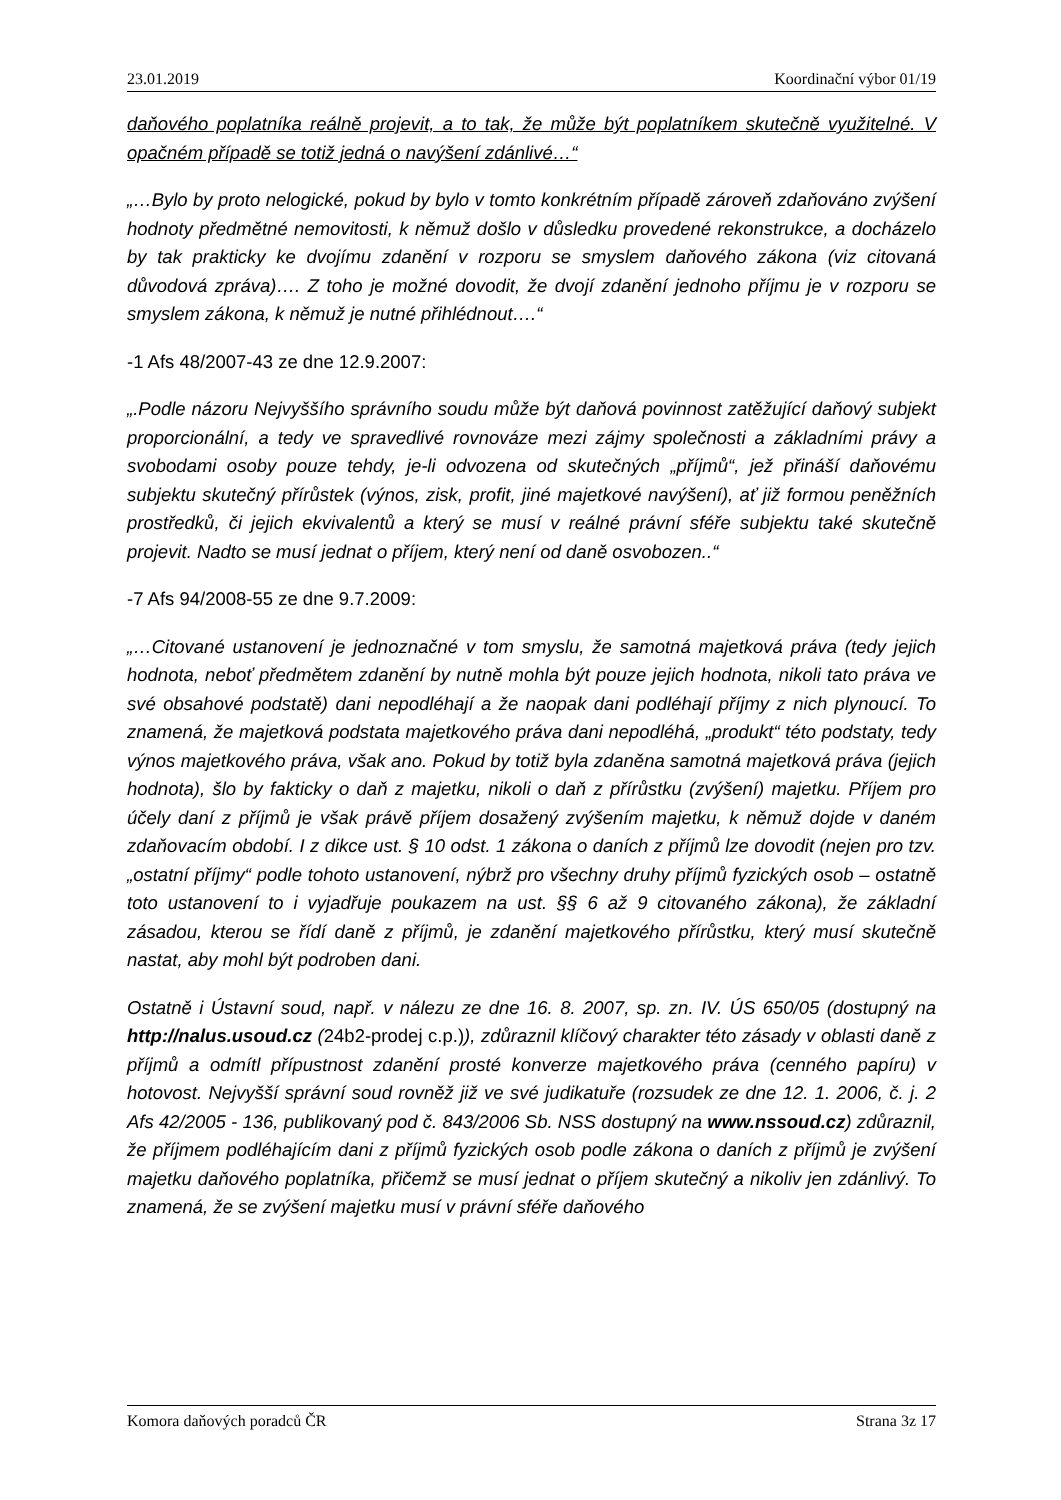23.01.2019 Koordinační výbor 01/19
daňového poplatníka reálně projevit, a to tak, že může být poplatníkem skutečně využitelné. V opačném případě se totiž jedná o navýšení zdánlivé…“
„…Bylo by proto nelogické, pokud by bylo v tomto konkrétním případě zároveň zdaňováno zvýšení hodnoty předmětné nemovitosti, k němuž došlo v důsledku provedené rekonstrukce, a docházelo by tak prakticky ke dvojímu zdanění v rozporu se smyslem daňového zákona (viz citovaná důvodová zpráva)…. Z toho je možné dovodit, že dvojí zdanění jednoho příjmu je v rozporu se smyslem zákona, k němuž je nutné přihlédnout….“
-1 Afs 48/2007-43 ze dne 12.9.2007:
„.Podle názoru Nejvyššího správního soudu může být daňová povinnost zatěžující daňový subjekt proporcionální, a tedy ve spravedlivé rovnováze mezi zájmy společnosti a základními právy a svobodami osoby pouze tehdy, je-li odvozena od skutečných „příjmů“, jež přináší daňovému subjektu skutečný přírůstek (výnos, zisk, profit, jiné majetkové navýšení), ať již formou peněžních prostředků, či jejich ekvivalentů a který se musí v reálné právní sféře subjektu také skutečně projevit. Nadto se musí jednat o příjem, který není od daně osvobozen..“
-7 Afs 94/2008-55 ze dne 9.7.2009:
„…Citované ustanovení je jednoznačné v tom smyslu, že samotná majetková práva (tedy jejich hodnota, neboť předmětem zdanění by nutně mohla být pouze jejich hodnota, nikoli tato práva ve své obsahové podstatě) dani nepodléhají a že naopak dani podléhají příjmy z nich plynoucí. To znamená, že majetková podstata majetkového práva dani nepodléhá, „produkt“ této podstaty, tedy výnos majetkového práva, však ano. Pokud by totiž byla zdaněna samotná majetková práva (jejich hodnota), šlo by fakticky o daň z majetku, nikoli o daň z přírůstku (zvýšení) majetku. Příjem pro účely daní z příjmů je však právě příjem dosažený zvýšením majetku, k němuž dojde v daném zdaňovacím období. I z dikce ust. § 10 odst. 1 zákona o daních z příjmů lze dovodit (nejen pro tzv. „ostatní příjmy“ podle tohoto ustanovení, nýbrž pro všechny druhy příjmů fyzických osob – ostatně toto ustanovení to i vyjadřuje poukazem na ust. §§ 6 až 9 citovaného zákona), že základní zásadou, kterou se řídí daně z příjmů, je zdanění majetkového přírůstku, který musí skutečně nastat, aby mohl být podroben dani.
Ostatně i Ústavní soud, např. v nálezu ze dne 16. 8. 2007, sp. zn. IV. ÚS 650/05 (dostupný na http://nalus.usoud.cz (24b2-prodej c.p.)), zdůraznil klíčový charakter této zásady v oblasti daně z příjmů a odmítl přípustnost zdanění prosté konverze majetkového práva (cenného papíru) v hotovost. Nejvyšší správní soud rovněž již ve své judikatuře (rozsudek ze dne 12. 1. 2006, č. j. 2 Afs 42/2005 - 136, publikovaný pod č. 843/2006 Sb. NSS dostupný na www.nssoud.cz) zdůraznil, že příjmem podléhajícím dani z příjmů fyzických osob podle zákona o daních z příjmů je zvýšení majetku daňového poplatníka, přičemž se musí jednat o příjem skutečný a nikoliv jen zdánlivý. To znamená, že se zvýšení majetku musí v právní sféře daňového
Komora daňových poradců ČR Strana 3z 17